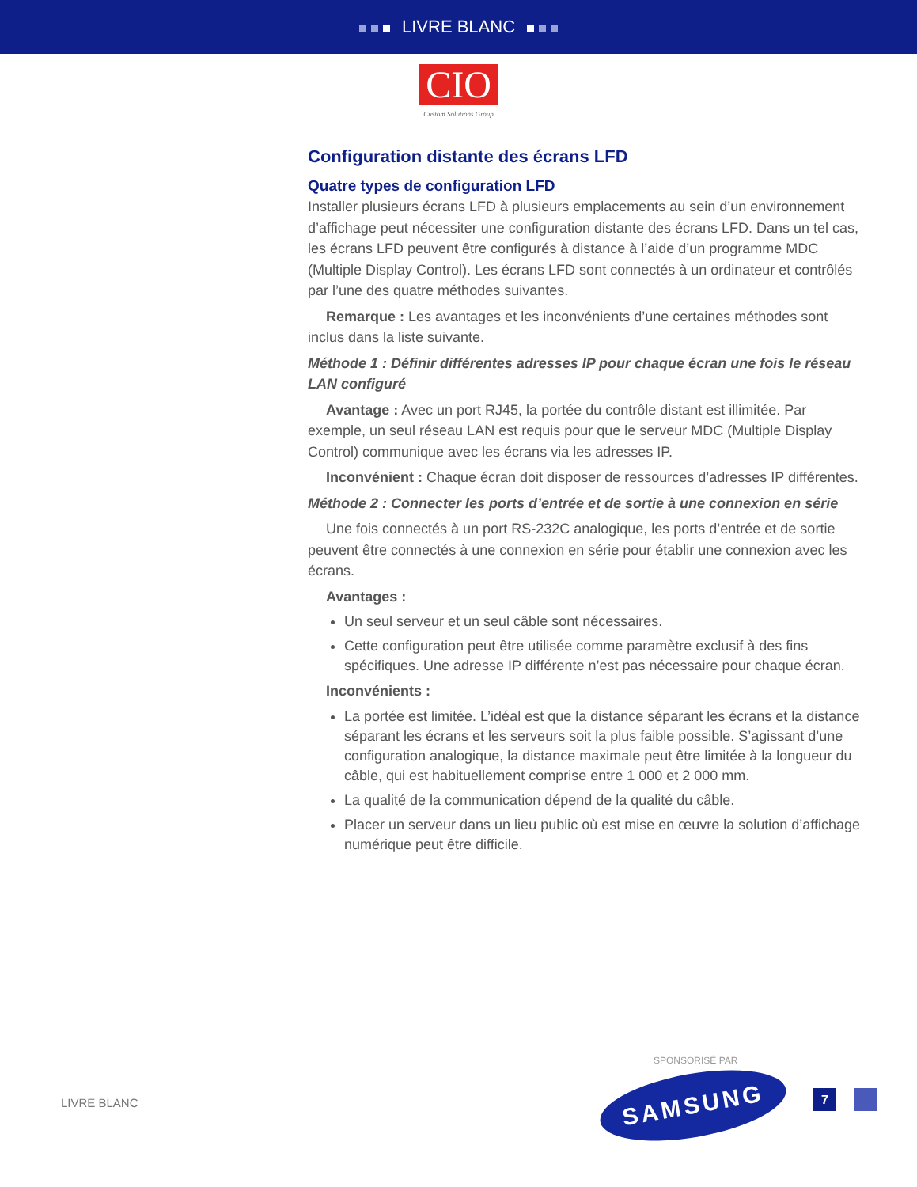LIVRE BLANC
CIO
Custom Solutions Group
Configuration distante des écrans LFD
Quatre types de configuration LFD
Installer plusieurs écrans LFD à plusieurs emplacements au sein d’un environnement d’affichage peut nécessiter une configuration distante des écrans LFD. Dans un tel cas, les écrans LFD peuvent être configurés à distance à l’aide d’un programme MDC (Multiple Display Control). Les écrans LFD sont connectés à un ordinateur et contrôlés par l’une des quatre méthodes suivantes.
Remarque : Les avantages et les inconvénients d’une certaines méthodes sont inclus dans la liste suivante.
Méthode 1 : Définir différentes adresses IP pour chaque écran une fois le réseau LAN configuré
Avantage : Avec un port RJ45, la portée du contrôle distant est illimitée. Par exemple, un seul réseau LAN est requis pour que le serveur MDC (Multiple Display Control) communique avec les écrans via les adresses IP.
Inconvénient : Chaque écran doit disposer de ressources d’adresses IP différentes.
Méthode 2 : Connecter les ports d’entrée et de sortie à une connexion en série
Une fois connectés à un port RS-232C analogique, les ports d’entrée et de sortie peuvent être connectés à une connexion en série pour établir une connexion avec les écrans.
Avantages :
Un seul serveur et un seul câble sont nécessaires.
Cette configuration peut être utilisée comme paramètre exclusif à des fins spécifiques. Une adresse IP différente n’est pas nécessaire pour chaque écran.
Inconvénients :
La portée est limitée. L’idéal est que la distance séparant les écrans et la distance séparant les écrans et les serveurs soit la plus faible possible. S’agissant d’une configuration analogique, la distance maximale peut être limitée à la longueur du câble, qui est habituellement comprise entre 1 000 et 2 000 mm.
La qualité de la communication dépend de la qualité du câble.
Placer un serveur dans un lieu public où est mise en œuvre la solution d’affichage numérique peut être difficile.
SPONSORISÉ PAR
LIVRE BLANC
SAMSUNG 7